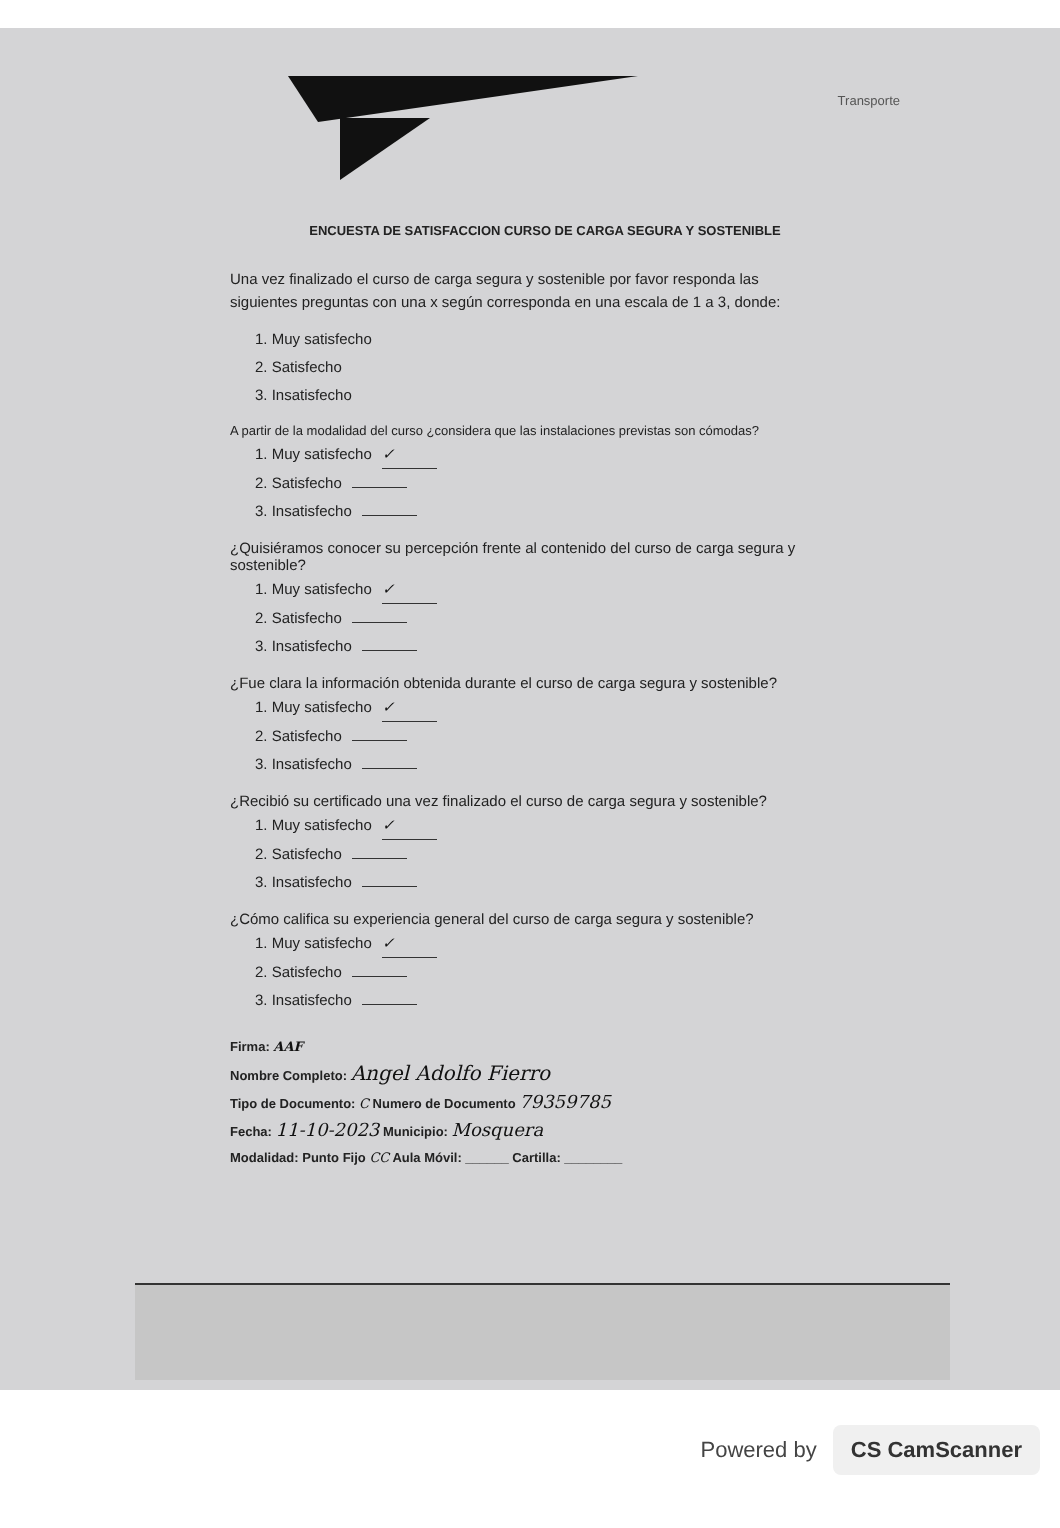Transporte
ENCUESTA DE SATISFACCION CURSO DE CARGA SEGURA Y SOSTENIBLE
Una vez finalizado el curso de carga segura y sostenible por favor responda las siguientes preguntas con una x según corresponda en una escala de 1 a 3, donde:
1. Muy satisfecho
2. Satisfecho
3. Insatisfecho
A partir de la modalidad del curso ¿considera que las instalaciones previstas son cómodas?
1. Muy satisfecho ✓
2. Satisfecho
3. Insatisfecho
¿Quisiéramos conocer su percepción frente al contenido del curso de carga segura y sostenible?
1. Muy satisfecho ✓
2. Satisfecho
3. Insatisfecho
¿Fue clara la información obtenida durante el curso de carga segura y sostenible?
1. Muy satisfecho ✓
2. Satisfecho
3. Insatisfecho
¿Recibió su certificado una vez finalizado el curso de carga segura y sostenible?
1. Muy satisfecho ✓
2. Satisfecho
3. Insatisfecho
¿Cómo califica su experiencia general del curso de carga segura y sostenible?
1. Muy satisfecho ✓
2. Satisfecho
3. Insatisfecho
Firma: AAF
Nombre Completo: Angel Adolfo Fierro
Tipo de Documento: C Numero de Documento 79359785
Fecha: 11-10-2023 Municipio: Mosquera
Modalidad: Punto Fijo CC Aula Móvil: ______ Cartilla: ________
Powered by CS CamScanner